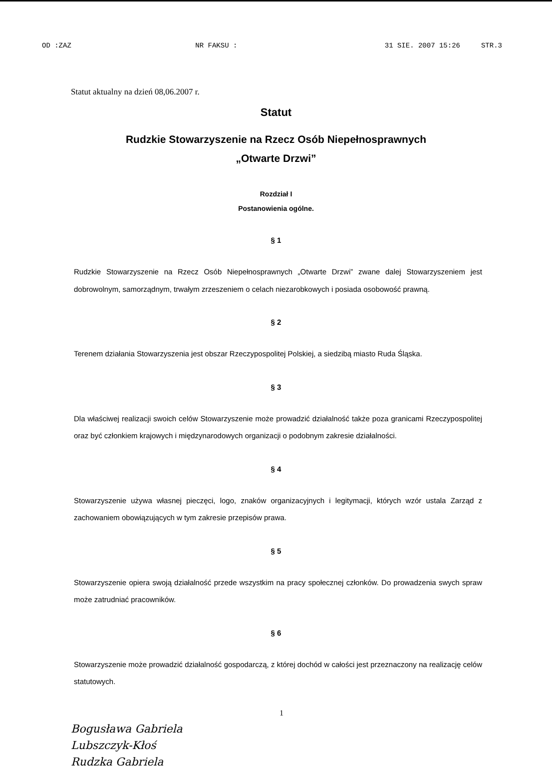OD :ZAZ NR FAKSU : 31 SIE. 2007 15:26 STR.3
Statut aktualny na dzień 08,06.2007 r.
Statut
Rudzkie Stowarzyszenie na Rzecz Osób Niepełnosprawnych
„Otwarte Drzwi”
Rozdział I
Postanowienia ogólne.
§ 1
Rudzkie Stowarzyszenie na Rzecz Osób Niepełnosprawnych „Otwarte Drzwi” zwane dalej Stowarzyszeniem jest dobrowolnym, samorządnym, trwałym zrzeszeniem o celach niezarobkowych i posiada osobowość prawną.
§ 2
Terenem działania Stowarzyszenia jest obszar Rzeczypospolitej Polskiej, a siedzibą miasto Ruda Śląska.
§ 3
Dla właściwej realizacji swoich celów Stowarzyszenie może prowadzić działalność także poza granicami Rzeczypospolitej oraz być członkiem krajowych i międzynarodowych organizacji o podobnym zakresie działalności.
§ 4
Stowarzyszenie używa własnej pieczęci, logo, znaków organizacyjnych i legitymacji, których wzór ustala Zarząd z zachowaniem obowiązujących w tym zakresie przepisów prawa.
§ 5
Stowarzyszenie opiera swoją działalność przede wszystkim na pracy społecznej członków. Do prowadzenia swych spraw może zatrudniać pracowników.
§ 6
Stowarzyszenie może prowadzić działalność gospodarczą, z której dochód w całości jest przeznaczony na realizację celów statutowych.
Bogusława Gabriela
Lubszczyk-Kłoś
Rudzka Gabriela
1